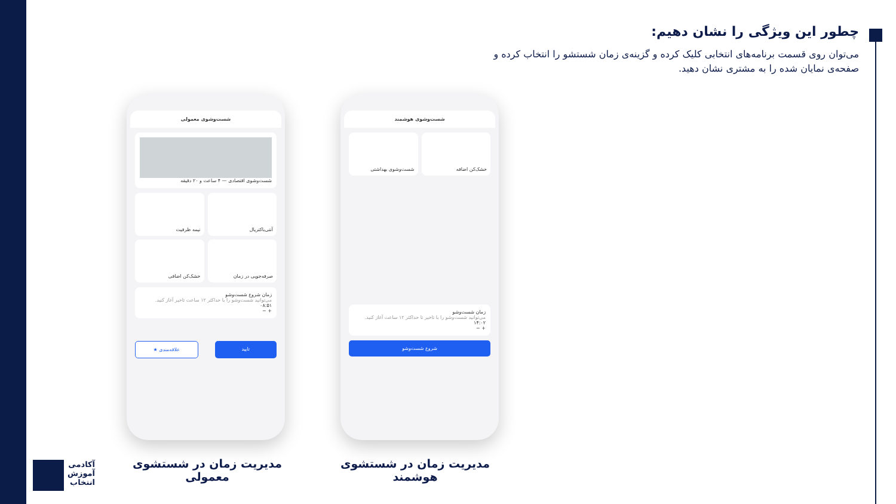چطور این ویژگی را نشان دهیم:
می‌توان روی قسمت برنامه‌های انتخابی کلیک کرده و گزینه‌ی زمان شستشو را انتخاب کرده و صفحه‌ی نمایان شده را به مشتری نشان دهید.
شست‌وشوی معمولی
شست‌وشوی اقتصادی — ۴ ساعت و ۲۰ دقیقه
آنتی‌باکتریال
نیمه ظرفیت
صرفه‌جویی در زمان
خشک‌کن اضافی
زمان شروع شست‌وشو
می‌توانید شست‌وشو را با حداکثر ۱۲ ساعت تاخیر آغاز کنید.
۰۸:۵۱
+ −
تایید علاقه‌مندی ★
شست‌وشوی هوشمند
خشک‌کن اضافه
شست‌وشوی بهداشتی
زمان شست‌وشو
می‌توانید شست‌وشو را با تاخیر تا حداکثر ۱۲ ساعت آغاز کنید.
۱۴:۰۲
+ −
شروع شست‌وشو
مدیریت زمان در شستشوی معمولی
مدیریت زمان در شستشوی هوشمند
آکادمی
آموزش
انتخاب